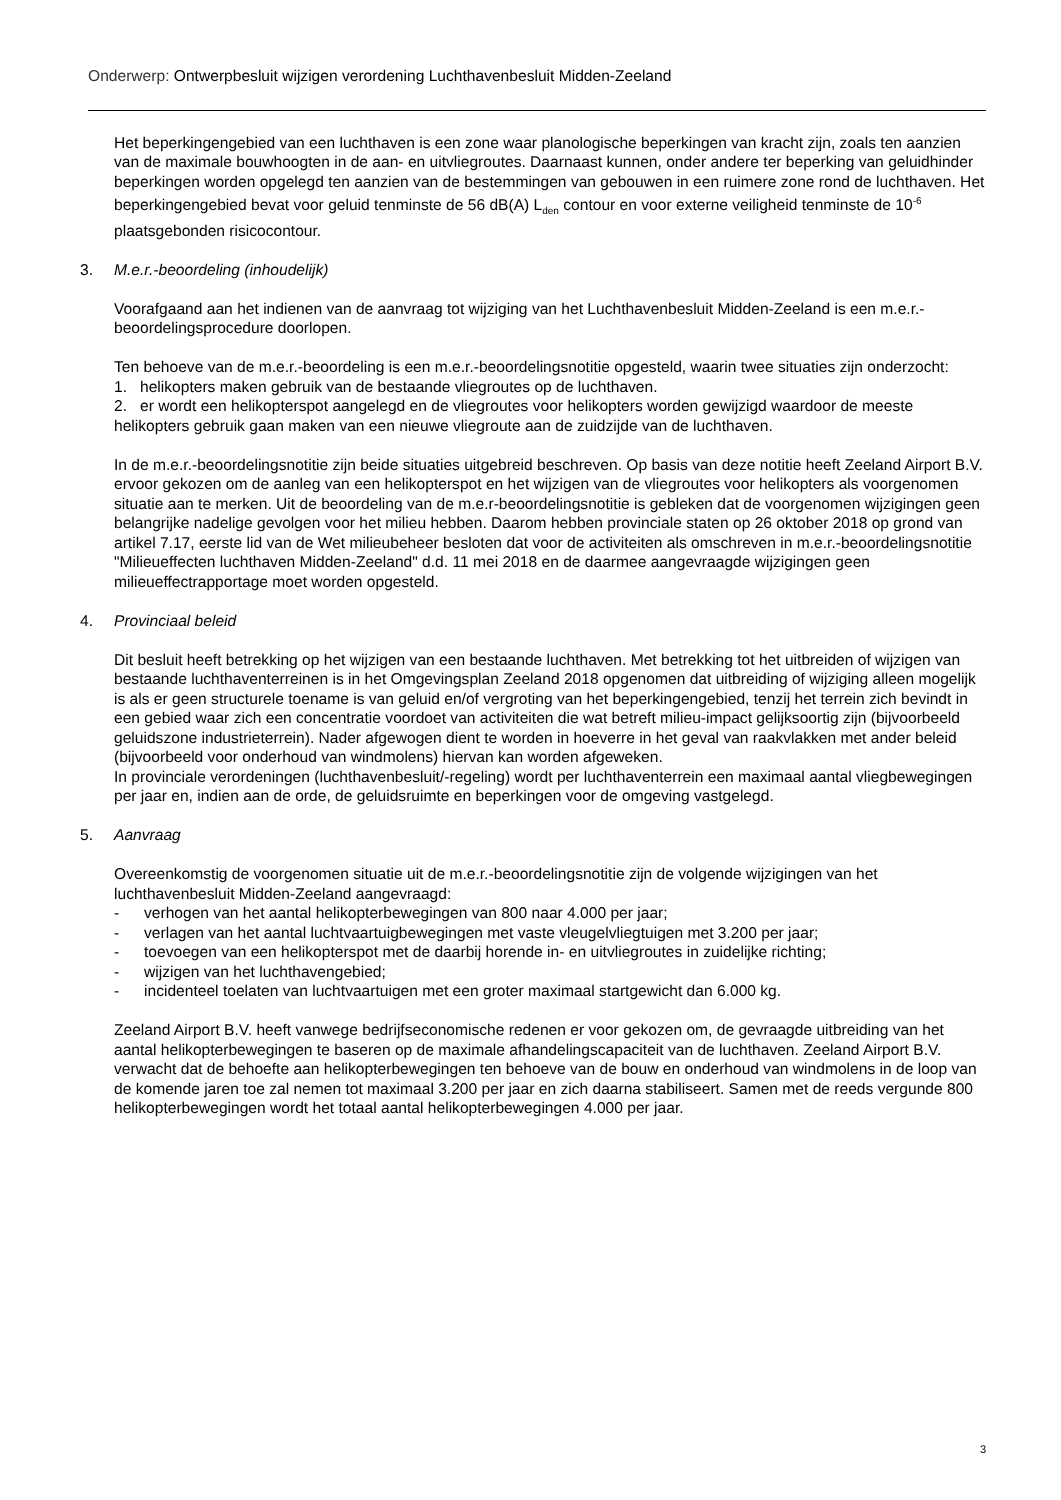Onderwerp: Ontwerpbesluit wijzigen verordening Luchthavenbesluit Midden-Zeeland
Het beperkingengebied van een luchthaven is een zone waar planologische beperkingen van kracht zijn, zoals ten aanzien van de maximale bouwhoogten in de aan- en uitvliegroutes. Daarnaast kunnen, onder andere ter beperking van geluidhinder beperkingen worden opgelegd ten aanzien van de bestemmingen van gebouwen in een ruimere zone rond de luchthaven. Het beperkingengebied bevat voor geluid tenminste de 56 dB(A) L<sub>den</sub> contour en voor externe veiligheid tenminste de 10<sup>-6</sup> plaatsgebonden risicocontour.
3. M.e.r.-beoordeling (inhoudelijk)
Voorafgaand aan het indienen van de aanvraag tot wijziging van het Luchthavenbesluit Midden-Zeeland is een m.e.r.-beoordelingsprocedure doorlopen.
Ten behoeve van de m.e.r.-beoordeling is een m.e.r.-beoordelingsnotitie opgesteld, waarin twee situaties zijn onderzocht:
1. helikopters maken gebruik van de bestaande vliegroutes op de luchthaven.
2. er wordt een helikopterspot aangelegd en de vliegroutes voor helikopters worden gewijzigd waardoor de meeste helikopters gebruik gaan maken van een nieuwe vliegroute aan de zuidzijde van de luchthaven.
In de m.e.r.-beoordelingsnotitie zijn beide situaties uitgebreid beschreven. Op basis van deze notitie heeft Zeeland Airport B.V. ervoor gekozen om de aanleg van een helikopterspot en het wijzigen van de vliegroutes voor helikopters als voorgenomen situatie aan te merken. Uit de beoordeling van de m.e.r-beoordelingsnotitie is gebleken dat de voorgenomen wijzigingen geen belangrijke nadelige gevolgen voor het milieu hebben. Daarom hebben provinciale staten op 26 oktober 2018 op grond van artikel 7.17, eerste lid van de Wet milieubeheer besloten dat voor de activiteiten als omschreven in m.e.r.-beoordelingsnotitie "Milieueffecten luchthaven Midden-Zeeland" d.d. 11 mei 2018 en de daarmee aangevraagde wijzigingen geen milieueffectrapportage moet worden opgesteld.
4. Provinciaal beleid
Dit besluit heeft betrekking op het wijzigen van een bestaande luchthaven. Met betrekking tot het uitbreiden of wijzigen van bestaande luchthaventerreinen is in het Omgevingsplan Zeeland 2018 opgenomen dat uitbreiding of wijziging alleen mogelijk is als er geen structurele toename is van geluid en/of vergroting van het beperkingengebied, tenzij het terrein zich bevindt in een gebied waar zich een concentratie voordoet van activiteiten die wat betreft milieu-impact gelijksoortig zijn (bijvoorbeeld geluidszone industrieterrein). Nader afgewogen dient te worden in hoeverre in het geval van raakvlakken met ander beleid (bijvoorbeeld voor onderhoud van windmolens) hiervan kan worden afgeweken.
In provinciale verordeningen (luchthavenbesluit/-regeling) wordt per luchthaventerrein een maximaal aantal vliegbewegingen per jaar en, indien aan de orde, de geluidsruimte en beperkingen voor de omgeving vastgelegd.
5. Aanvraag
Overeenkomstig de voorgenomen situatie uit de m.e.r.-beoordelingsnotitie zijn de volgende wijzigingen van het luchthavenbesluit Midden-Zeeland aangevraagd:
- verhogen van het aantal helikopterbewegingen van 800 naar 4.000 per jaar;
- verlagen van het aantal luchtvaartuigbewegingen met vaste vleugelvliegtuigen met 3.200 per jaar;
- toevoegen van een helikopterspot met de daarbij horende in- en uitvliegroutes in zuidelijke richting;
- wijzigen van het luchthavengebied;
- incidenteel toelaten van luchtvaartuigen met een groter maximaal startgewicht dan 6.000 kg.
Zeeland Airport B.V. heeft vanwege bedrijfseconomische redenen er voor gekozen om, de gevraagde uitbreiding van het aantal helikopterbewegingen te baseren op de maximale afhandelingscapaciteit van de luchthaven. Zeeland Airport B.V. verwacht dat de behoefte aan helikopterbewegingen ten behoeve van de bouw en onderhoud van windmolens in de loop van de komende jaren toe zal nemen tot maximaal 3.200 per jaar en zich daarna stabiliseert. Samen met de reeds vergunde 800 helikopterbewegingen wordt het totaal aantal helikopterbewegingen 4.000 per jaar.
3